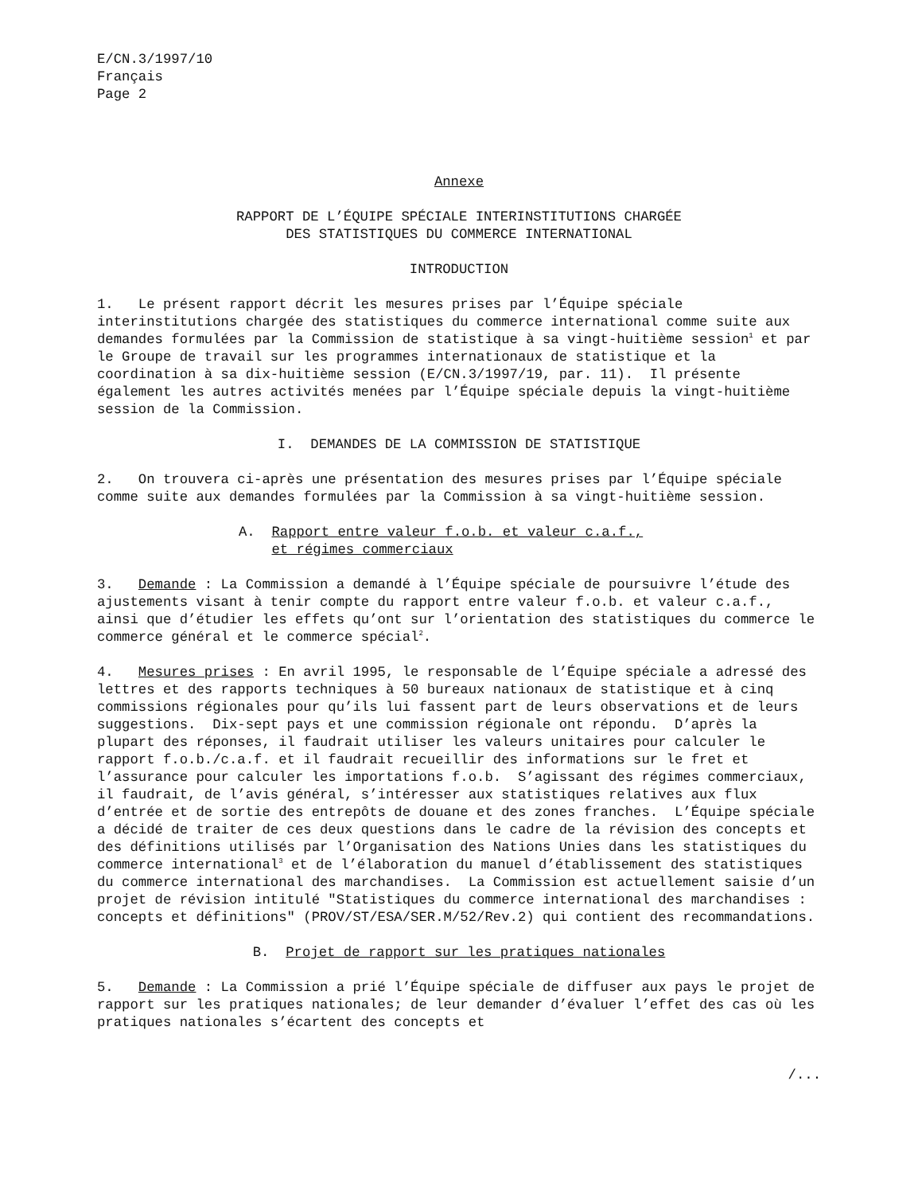E/CN.3/1997/10 Français Page 2
Annexe
RAPPORT DE L’ÉQUIPE SPÉCIALE INTERINSTITUTIONS CHARGÉE
DES STATISTIQUES DU COMMERCE INTERNATIONAL
INTRODUCTION
1. Le présent rapport décrit les mesures prises par l’Équipe spéciale interinstitutions chargée des statistiques du commerce international comme suite aux demandes formulées par la Commission de statistique à sa vingt-huitième session<sup>1</sup> et par le Groupe de travail sur les programmes internationaux de statistique et la coordination à sa dix-huitième session (E/CN.3/1997/19, par. 11). Il présente également les autres activités menées par l’Équipe spéciale depuis la vingt-huitième session de la Commission.
I. DEMANDES DE LA COMMISSION DE STATISTIQUE
2. On trouvera ci-après une présentation des mesures prises par l’Équipe spéciale comme suite aux demandes formulées par la Commission à sa vingt-huitième session.
A. Rapport entre valeur f.o.b. et valeur c.a.f.,
et régimes commerciaux
3. Demande : La Commission a demandé à l’Équipe spéciale de poursuivre l’étude des ajustements visant à tenir compte du rapport entre valeur f.o.b. et valeur c.a.f., ainsi que d’étudier les effets qu’ont sur l’orientation des statistiques du commerce le commerce général et le commerce spécial<sup>2</sup>.
4. Mesures prises : En avril 1995, le responsable de l’Équipe spéciale a adressé des lettres et des rapports techniques à 50 bureaux nationaux de statistique et à cinq commissions régionales pour qu’ils lui fassent part de leurs observations et de leurs suggestions. Dix-sept pays et une commission régionale ont répondu. D’après la plupart des réponses, il faudrait utiliser les valeurs unitaires pour calculer le rapport f.o.b./c.a.f. et il faudrait recueillir des informations sur le fret et l’assurance pour calculer les importations f.o.b. S’agissant des régimes commerciaux, il faudrait, de l’avis général, s’intéresser aux statistiques relatives aux flux d’entrée et de sortie des entrepôts de douane et des zones franches. L’Équipe spéciale a décidé de traiter de ces deux questions dans le cadre de la révision des concepts et des définitions utilisés par l’Organisation des Nations Unies dans les statistiques du commerce international<sup>3</sup> et de l’élaboration du manuel d’établissement des statistiques du commerce international des marchandises. La Commission est actuellement saisie d’un projet de révision intitulé "Statistiques du commerce international des marchandises : concepts et définitions" (PROV/ST/ESA/SER.M/52/Rev.2) qui contient des recommandations.
B. Projet de rapport sur les pratiques nationales
5. Demande : La Commission a prié l’Équipe spéciale de diffuser aux pays le projet de rapport sur les pratiques nationales; de leur demander d’évaluer l’effet des cas où les pratiques nationales s’écartent des concepts et
/...